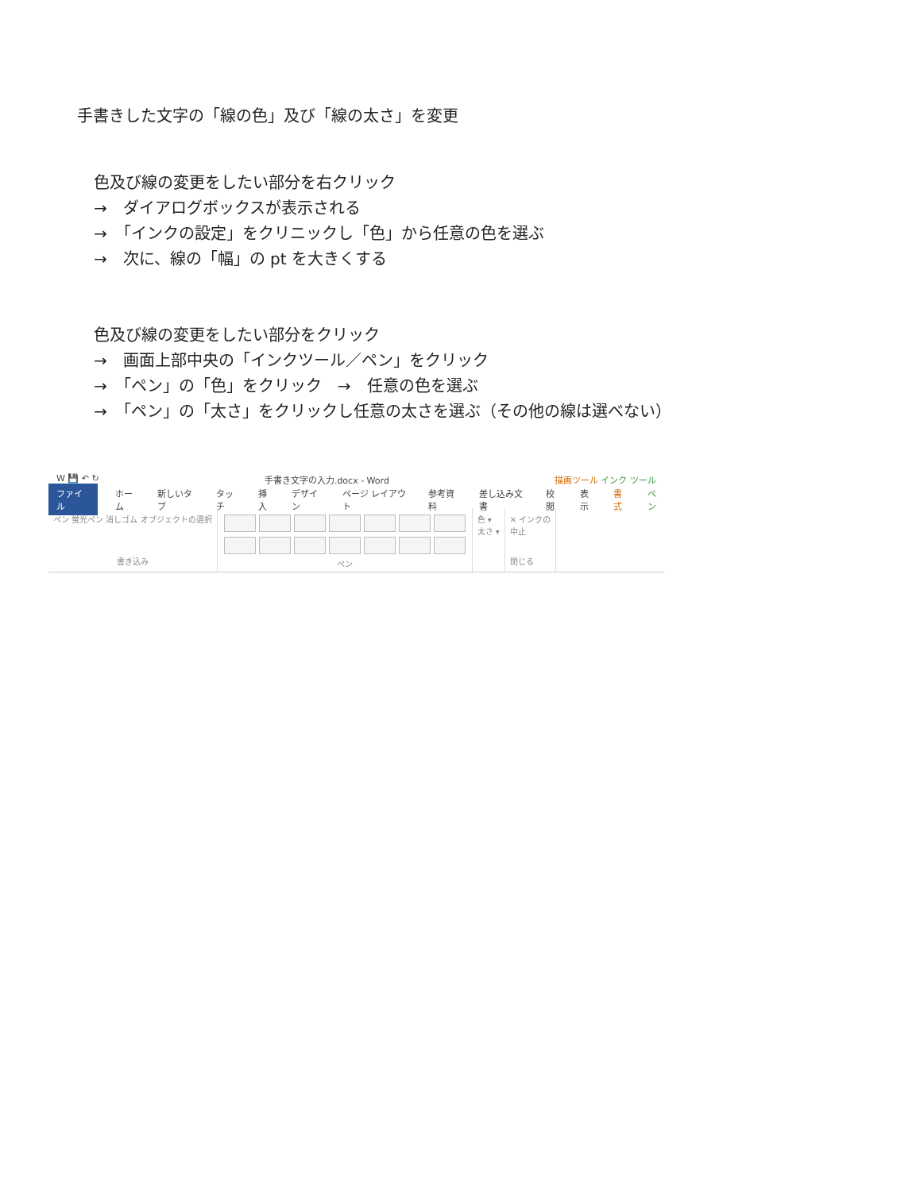手書きした文字の「線の色」及び「線の太さ」を変更
色及び線の変更をしたい部分を右クリック
→　ダイアログボックスが表示される
→　「インクの設定」をクリニックし「色」から任意の色を選ぶ
→　次に、線の「幅」の pt を大きくする
色及び線の変更をしたい部分をクリック
→　画面上部中央の「インクツール／ペン」をクリック
→　「ペン」の「色」をクリック　→　任意の色を選ぶ
→　「ペン」の「太さ」をクリックし任意の太さを選ぶ（その他の線は選べない）
W 💾 ↶ ↻ 手書き文字の入力.docx - Word 描画ツール インク ツール
ファイル ホーム 新しいタブ タッチ 挿入 デザイン ページ レイアウト 参考資料 差し込み文書 校閲 表示 書式 ペン
ペン 蛍光ペン 消しゴム オブジェクトの選択
書き込み
ペン 色 ▾
太さ ▾
✕ インクの
中止
閉じる